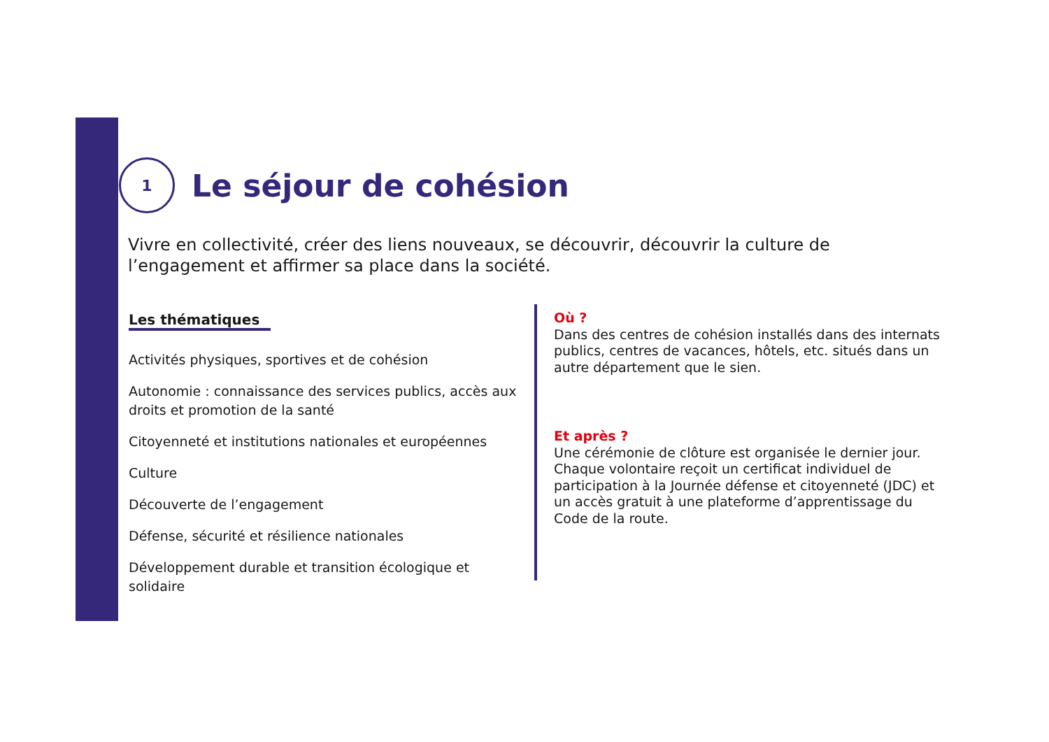1
Le séjour de cohésion
Vivre en collectivité, créer des liens nouveaux, se découvrir, découvrir la culture de l’engagement et affirmer sa place dans la société.
Les thématiques
Activités physiques, sportives et de cohésion
Autonomie : connaissance des services publics, accès aux droits et promotion de la santé
Citoyenneté et institutions nationales et européennes
Culture
Découverte de l’engagement
Défense, sécurité et résilience nationales
Développement durable et transition écologique et solidaire
Où ?
Dans des centres de cohésion installés dans des internats publics, centres de vacances, hôtels, etc. situés dans un autre département que le sien.
Et après ?
Une cérémonie de clôture est organisée le dernier jour. Chaque volontaire reçoit un certificat individuel de participation à la Journée défense et citoyenneté (JDC) et un accès gratuit à une plateforme d’apprentissage du Code de la route.